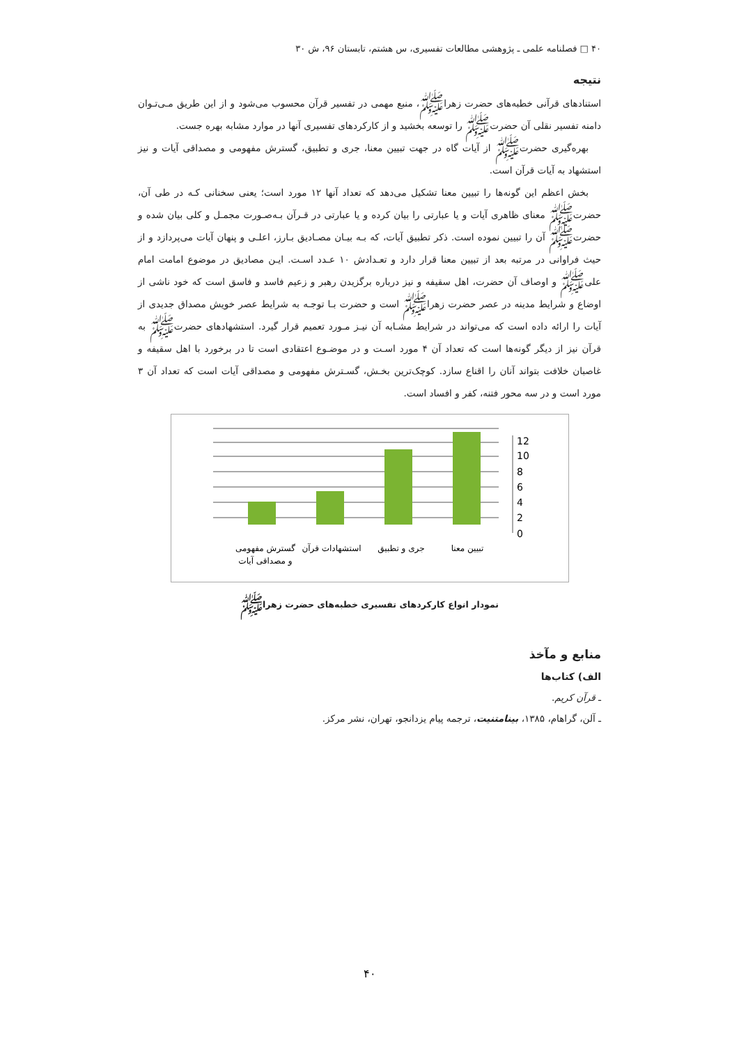۴۰ □ فصلنامه علمی ـ پژوهشی مطالعات تفسیری، س هشتم، تابستان ۹۶، ش ۳۰
نتیجه
استنادهای قرآنی خطبه‌های حضرت زهراﷺ، منبع مهمی در تفسیر قرآن محسوب می‌شود و از این طریق مـی‌تـوان دامنه تفسیر نقلی آن حضرتﷺ را توسعه بخشید و از کارکردهای تفسیری آنها در موارد مشابه بهره جست.
بهره‌گیری حضرتﷺ از آیات گاه در جهت تبیین معنا، جری و تطبیق، گسترش مفهومی و مصداقی آیات و نیز استشهاد به آیات قرآن است.
بخش اعظم این گونه‌ها را تبیین معنا تشکیل می‌دهد که تعداد آنها ۱۲ مورد است؛ یعنی سخنانی کـه در طی آن، حضرتﷺ معنای ظاهری آیات و یا عبارتی را بیان کرده و یا عبارتی در قـرآن بـه‌صـورت مجمـل و کلی بیان شده و حضرتﷺ آن را تبیین نموده است. ذکر تطبیق آیات، که بـه بیـان مصـادیق بـارز، اعلـی و پنهان آیات می‌پردازد و از حیث فراوانی در مرتبه بعد از تبیین معنا قرار دارد و تعـدادش ۱۰ عـدد اسـت. ایـن مصادیق در موضوع امامت امام علیﷺ و اوصاف آن حضرت، اهل سقیفه و نیز درباره برگزیدن رهبر و زعیم فاسد و فاسق است که خود ناشی از اوضاع و شرایط مدینه در عصر حضرت زهراﷺ است و حضرت بـا توجـه به شرایط عصر خویش مصداق جدیدی از آیات را ارائه داده است که می‌تواند در شرایط مشـابه آن نیـز مـورد تعمیم قرار گیرد. استشهادهای حضرتﷺ به قرآن نیز از دیگر گونه‌ها است که تعداد آن ۴ مورد اسـت و در موضـوع اعتقادی است تا در برخورد با اهل سقیفه و غاصبان خلافت بتواند آنان را اقناع سازد. کوچک‌ترین بخـش، گسـترش مفهومی و مصداقی آیات است که تعداد آن ۳ مورد است و در سه محور فتنه، کفر و افساد است.
12
10
8
6
4
2
0
گسترش مفهومی
و مصداقی آیات
استشهادات قرآن
جری و تطبیق
تبیین معنا
نمودار انواع کارکردهای تفسیری خطبه‌های حضرت زهراﷺ
منابع و مآخذ
الف) کتاب‌ها
ـ قرآن کریم.
ـ آلن، گراهام، ۱۳۸۵، بینامتنیت، ترجمه پیام یزدانجو، تهران، نشر مرکز.
۴۰